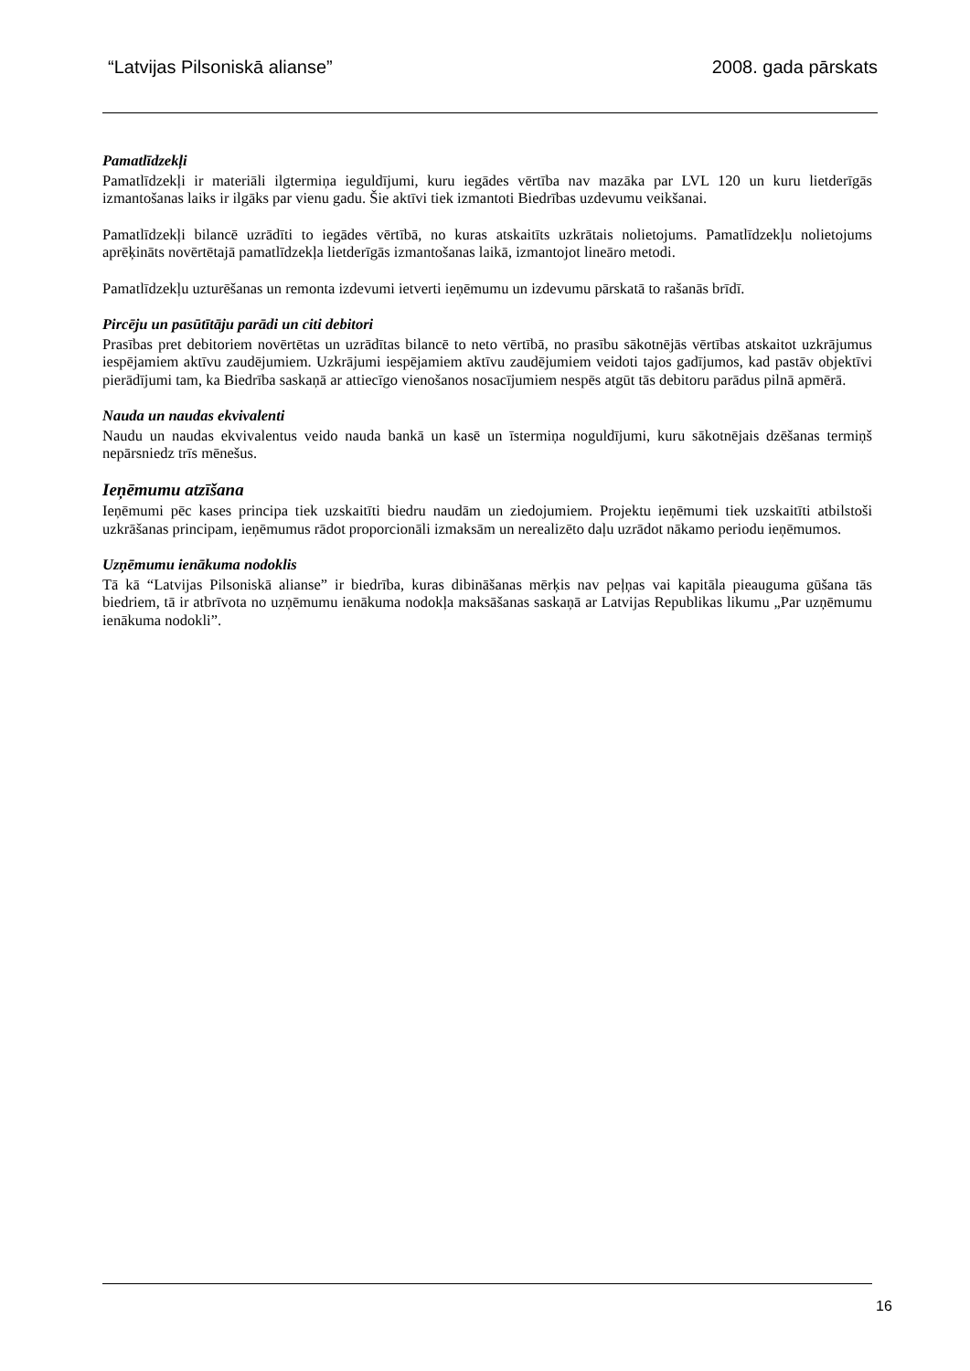“Latvijas Pilsoniskā alianse” 2008. gada pārskats
Pamatlīdzekļi
Pamatlīdzekļi ir materiāli ilgtermiņa ieguldījumi, kuru iegādes vērtība nav mazāka par LVL 120 un kuru lietderīgās izmantošanas laiks ir ilgāks par vienu gadu. Šie aktīvi tiek izmantoti Biedrības uzdevumu veikšanai.
Pamatlīdzekļi bilancē uzrādīti to iegādes vērtībā, no kuras atskaitīts uzkrātais nolietojums. Pamatlīdzekļu nolietojums aprēķināts novērtētajā pamatlīdzekļa lietderīgās izmantošanas laikā, izmantojot lineāro metodi.
Pamatlīdzekļu uzturēšanas un remonta izdevumi ietverti ieņēmumu un izdevumu pārskatā to rašanās brīdī.
Pircēju un pasūtītāju parādi un citi debitori
Prasības pret debitoriem novērtētas un uzrādītas bilancē to neto vērtībā, no prasību sākotnējās vērtības atskaitot uzkrājumus iespējamiem aktīvu zaudējumiem. Uzkrājumi iespējamiem aktīvu zaudējumiem veidoti tajos gadījumos, kad pastāv objektīvi pierādījumi tam, ka Biedrība saskaņā ar attiecīgo vienošanos nosacījumiem nespēs atgūt tās debitoru parādus pilnā apmērā.
Nauda un naudas ekvivalenti
Naudu un naudas ekvivalentus veido nauda bankā un kasē un īstermiņa noguldījumi, kuru sākotnējais dzēšanas termiņš nepārsniedz trīs mēnešus.
Ieņēmumu atzīšana
Ieņēmumi pēc kases principa tiek uzskaitīti biedru naudām un ziedojumiem. Projektu ieņēmumi tiek uzskaitīti atbilstoši uzkrāšanas principam, ieņēmumus rādot proporcionāli izmaksām un nerealizēto daļu uzrādot nākamo periodu ieņēmumos.
Uzņēmumu ienākuma nodoklis
Tā kā “Latvijas Pilsoniskā alianse” ir biedrība, kuras dibināšanas mērķis nav peļņas vai kapitāla pieauguma gūšana tās biedriem, tā ir atbrīvota no uzņēmumu ienākuma nodokļa maksāšanas saskaņā ar Latvijas Republikas likumu „Par uzņēmumu ienākuma nodokli”.
16